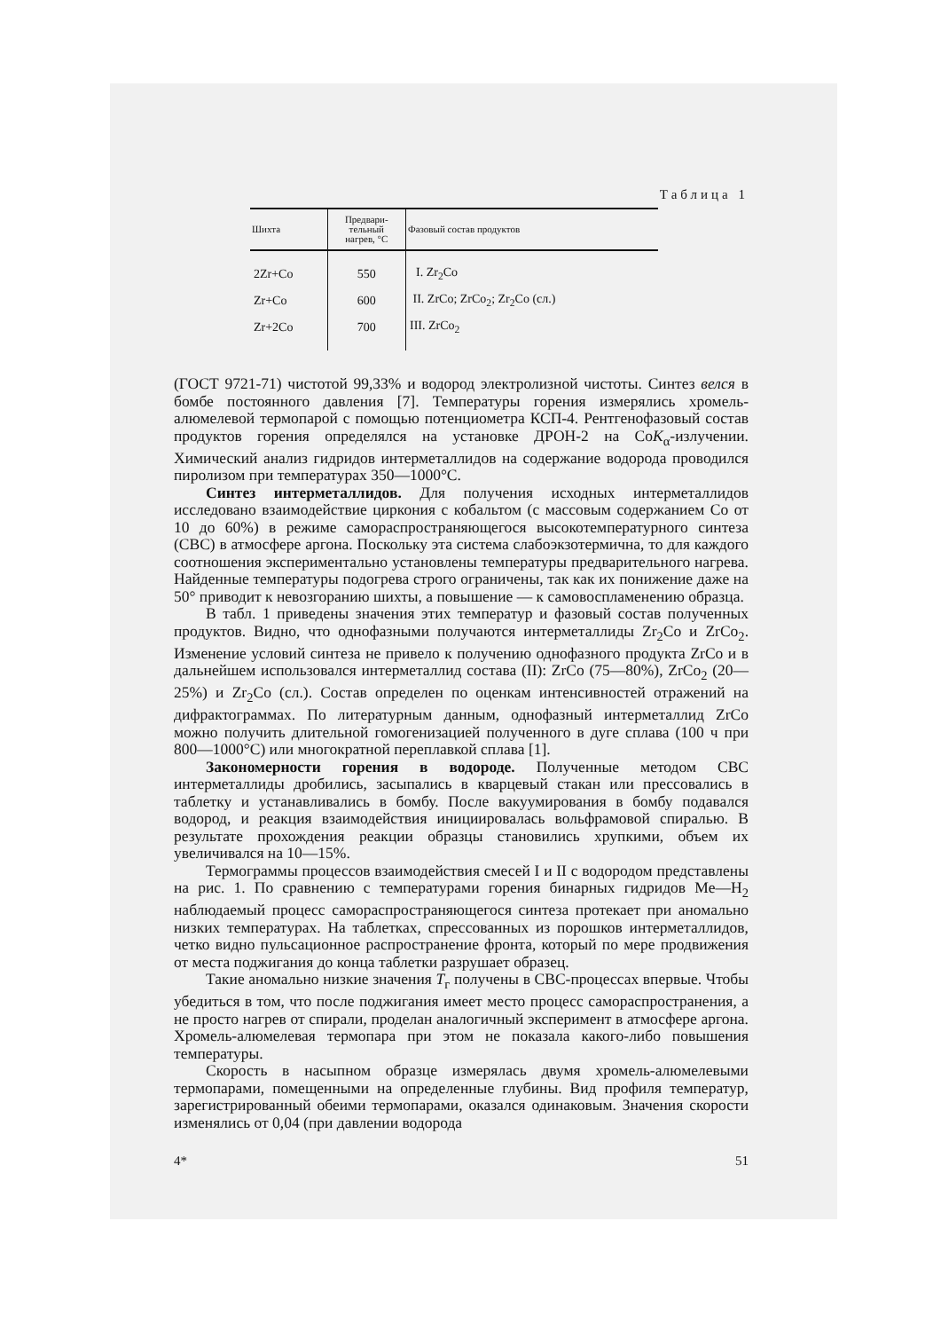Таблица 1
| Шихта | Предвари- тельный нагрев, °С | Фазовый состав продуктов |
| --- | --- | --- |
| 2Zr+Co | 550 | I. Zr<sub>2</sub>Co |
| Zr+Co | 600 | II. ZrCo; ZrCo<sub>2</sub>; Zr<sub>2</sub>Co (сл.) |
| Zr+2Co | 700 | III. ZrCo<sub>2</sub> |
(ГОСТ 9721-71) чистотой 99,33% и водород электролизной чистоты. Синтез велся в бомбе постоянного давления [7]. Температуры горения измерялись хромель-алюмелевой термопарой с помощью потенциометра КСП-4. Рентгенофазовый состав продуктов горения определялся на установке ДРОН-2 на CoK<sub>α</sub>-излучении. Химический анализ гидридов интерметаллидов на содержание водорода проводился пиролизом при температурах 350—1000°С.
Синтез интерметаллидов. Для получения исходных интерметаллидов исследовано взаимодействие циркония с кобальтом (с массовым содержанием Co от 10 до 60%) в режиме самораспространяющегося высокотемпературного синтеза (СВС) в атмосфере аргона. Поскольку эта система слабоэкзотермична, то для каждого соотношения экспериментально установлены температуры предварительного нагрева. Найденные температуры подогрева строго ограничены, так как их понижение даже на 50° приводит к невозгоранию шихты, а повышение — к самовоспламенению образца.
В табл. 1 приведены значения этих температур и фазовый состав полученных продуктов. Видно, что однофазными получаются интерметаллиды Zr<sub>2</sub>Co и ZrCo<sub>2</sub>. Изменение условий синтеза не привело к получению однофазного продукта ZrCo и в дальнейшем использовался интерметаллид состава (II): ZrCo (75—80%), ZrCo<sub>2</sub> (20—25%) и Zr<sub>2</sub>Co (сл.). Состав определен по оценкам интенсивностей отражений на дифрактограммах. По литературным данным, однофазный интерметаллид ZrCo можно получить длительной гомогенизацией полученного в дуге сплава (100 ч при 800—1000°С) или многократной переплавкой сплава [1].
Закономерности горения в водороде. Полученные методом СВС интерметаллиды дробились, засыпались в кварцевый стакан или прессовались в таблетку и устанавливались в бомбу. После вакуумирования в бомбу подавался водород, и реакция взаимодействия инициировалась вольфрамовой спиралью. В результате прохождения реакции образцы становились хрупкими, объем их увеличивался на 10—15%.
Термограммы процессов взаимодействия смесей I и II с водородом представлены на рис. 1. По сравнению с температурами горения бинарных гидридов Me—H<sub>2</sub> наблюдаемый процесс самораспространяющегося синтеза протекает при аномально низких температурах. На таблетках, спрессованных из порошков интерметаллидов, четко видно пульсационное распространение фронта, который по мере продвижения от места поджигания до конца таблетки разрушает образец.
Такие аномально низкие значения T<sub>г</sub> получены в СВС-процессах впервые. Чтобы убедиться в том, что после поджигания имеет место процесс самораспространения, а не просто нагрев от спирали, проделан аналогичный эксперимент в атмосфере аргона. Хромель-алюмелевая термопара при этом не показала какого-либо повышения температуры.
Скорость в насыпном образце измерялась двумя хромель-алюмелевыми термопарами, помещенными на определенные глубины. Вид профиля температур, зарегистрированный обеими термопарами, оказался одинаковым. Значения скорости изменялись от 0,04 (при давлении водорода
4* 51